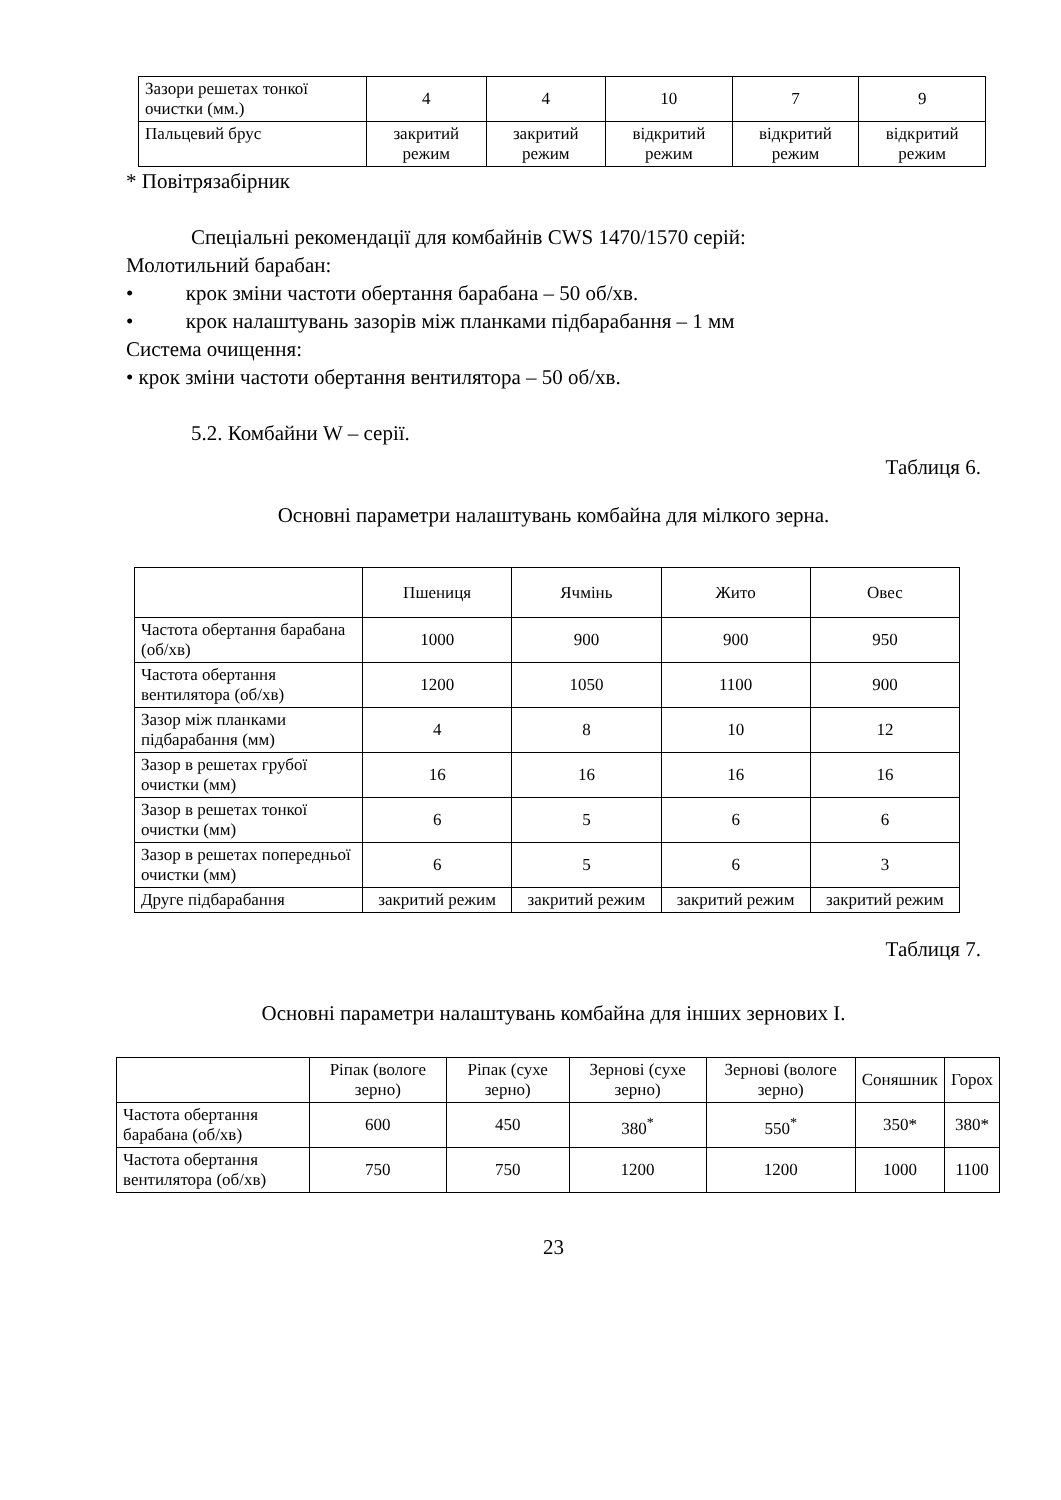| Зазори решетах тонкої очистки (мм.) | 4 | 4 | 10 | 7 | 9 |
| Пальцевий брус | закритий режим | закритий режим | відкритий режим | відкритий режим | відкритий режим |
* Повітрязабірник
Спеціальні рекомендації для комбайнів CWS 1470/1570 серій:
Молотильний барабан:
• крок зміни частоти обертання барабана – 50 об/хв.
• крок налаштувань зазорів між планками підбарабання – 1 мм
Система очищення:
• крок зміни частоти обертання вентилятора – 50 об/хв.
5.2. Комбайни W – серії.
Таблиця 6.
Основні параметри налаштувань комбайна для мілкого зерна.
| | Пшениця | Ячмінь | Жито | Овес |
| Частота обертання барабана (об/хв) | 1000 | 900 | 900 | 950 |
| Частота обертання вентилятора (об/хв) | 1200 | 1050 | 1100 | 900 |
| Зазор між планками підбарабання (мм) | 4 | 8 | 10 | 12 |
| Зазор в решетах грубої очистки (мм) | 16 | 16 | 16 | 16 |
| Зазор в решетах тонкої очистки (мм) | 6 | 5 | 6 | 6 |
| Зазор в решетах попередньої очистки (мм) | 6 | 5 | 6 | 3 |
| Друге підбарабання | закритий режим | закритий режим | закритий режим | закритий режим |
Таблиця 7.
Основні параметри налаштувань комбайна для інших зернових І.
| | Ріпак (вологе зерно) | Ріпак (сухе зерно) | Зернові (сухе зерно) | Зернові (вологе зерно) | Соняшник | Горох |
| Частота обертання барабана (об/хв) | 600 | 450 | 380<sup>*</sup> | 550<sup>*</sup> | 350* | 380* |
| Частота обертання вентилятора (об/хв) | 750 | 750 | 1200 | 1200 | 1000 | 1100 |
23